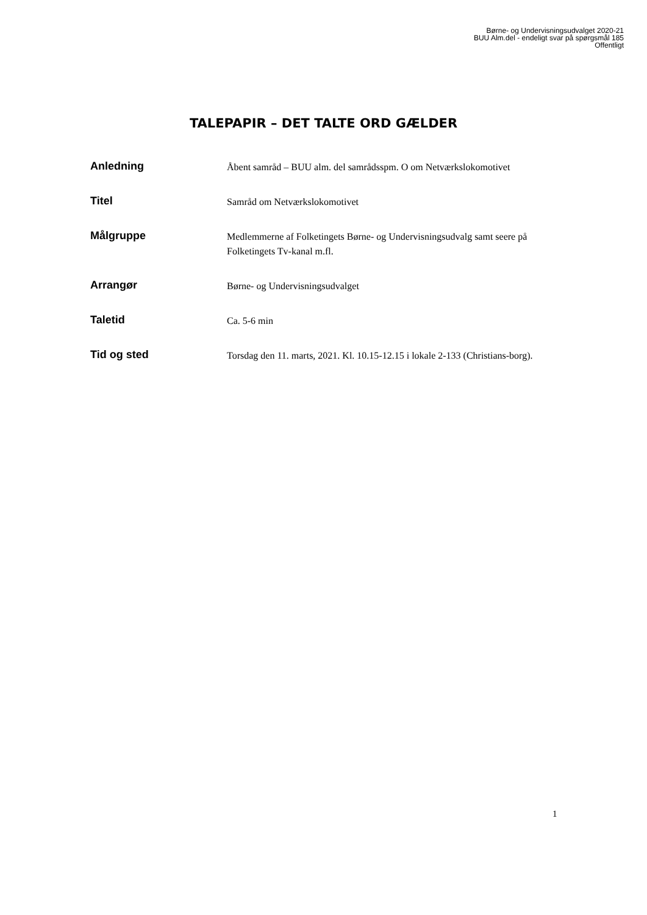Børne- og Undervisningsudvalget 2020-21
BUU Alm.del - endeligt svar på spørgsmål 185
Offentligt
TALEPAPIR – DET TALTE ORD GÆLDER
| Anledning | Åbent samråd – BUU alm. del samrådsspm. O om Netværkslokomotivet |
| Titel | Samråd om Netværkslokomotivet |
| Målgruppe | Medlemmerne af Folketingets Børne- og Undervisningsudvalg samt seere på Folketingets Tv-kanal m.fl. |
| Arrangør | Børne- og Undervisningsudvalget |
| Taletid | Ca. 5-6 min |
| Tid og sted | Torsdag den 11. marts, 2021. Kl. 10.15-12.15 i lokale 2-133 (Christians-borg). |
1